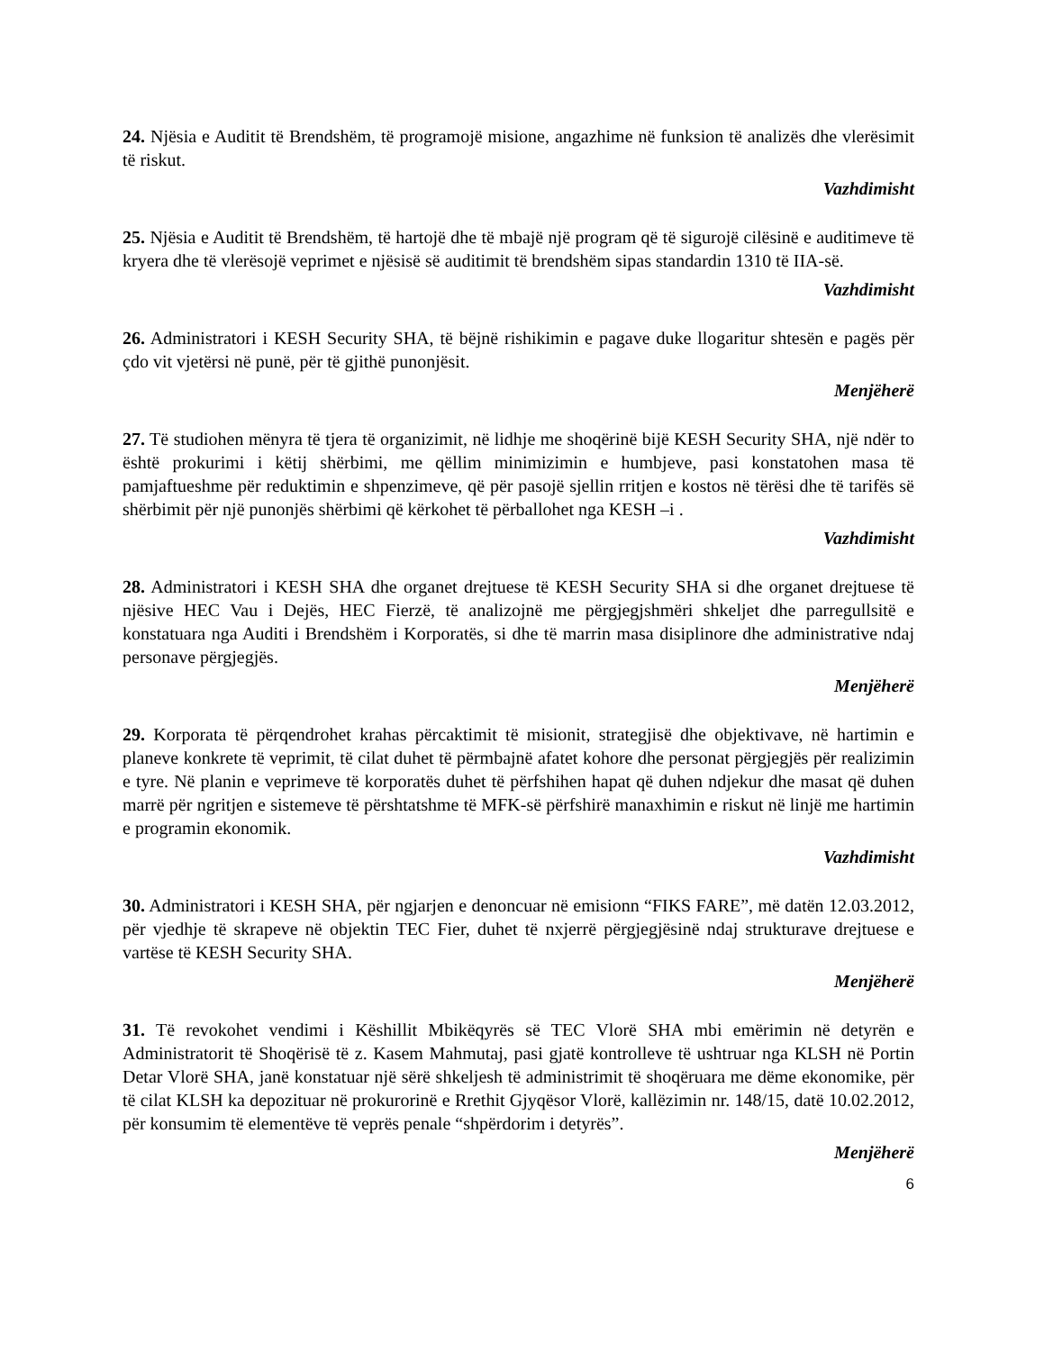24. Njësia e Auditit të Brendshëm, të programojë misione, angazhime në funksion të analizës dhe vlerësimit të riskut.
Vazhdimisht
25. Njësia e Auditit të Brendshëm, të hartojë dhe të mbajë një program që të sigurojë cilësinë e auditimeve të kryera dhe të vlerësojë veprimet e njësisë së auditimit të brendshëm sipas standardin 1310 të IIA-së.
Vazhdimisht
26. Administratori i KESH Security SHA, të bëjnë rishikimin e pagave duke llogaritur shtesën e pagës për çdo vit vjetërsi në punë, për të gjithë punonjësit.
Menjëherë
27. Të studiohen mënyra të tjera të organizimit, në lidhje me shoqërinë bijë KESH Security SHA, një ndër to është prokurimi i këtij shërbimi, me qëllim minimizimin e humbjeve, pasi konstatohen masa të pamjaftueshme për reduktimin e shpenzimeve, që për pasojë sjellin rritjen e kostos në tërësi dhe të tarifës së shërbimit për një punonjës shërbimi që kërkohet të përballohet nga KESH –i .
Vazhdimisht
28. Administratori i KESH SHA dhe organet drejtuese të KESH Security SHA si dhe organet drejtuese të njësive HEC Vau i Dejës, HEC Fierzë, të analizojnë me përgjegjshmëri shkeljet dhe parregullsitë e konstatuara nga Auditi i Brendshëm i Korporatës, si dhe të marrin masa disiplinore dhe administrative ndaj personave përgjegjës.
Menjëherë
29. Korporata të përqendrohet krahas përcaktimit të misionit, strategjisë dhe objektivave, në hartimin e planeve konkrete të veprimit, të cilat duhet të përmbajnë afatet kohore dhe personat përgjegjës për realizimin e tyre. Në planin e veprimeve të korporatës duhet të përfshihen hapat që duhen ndjekur dhe masat që duhen marrë për ngritjen e sistemeve të përshtatshme të MFK-së përfshirë manaxhimin e riskut në linjë me hartimin e programin ekonomik.
Vazhdimisht
30. Administratori i KESH SHA, për ngjarjen e denoncuar në emisionn “FIKS FARE”, më datën 12.03.2012, për vjedhje të skrapeve në objektin TEC Fier, duhet të nxjerrë përgjegjësinë ndaj strukturave drejtuese e vartëse të KESH Security SHA.
Menjëherë
31. Të revokohet vendimi i Këshillit Mbikëqyrës së TEC Vlorë SHA mbi emërimin në detyrën e Administratorit të Shoqërisë të z. Kasem Mahmutaj, pasi gjatë kontrolleve të ushtruar nga KLSH në Portin Detar Vlorë SHA, janë konstatuar një sërë shkeljesh të administrimit të shoqëruara me dëme ekonomike, për të cilat KLSH ka depozituar në prokurorinë e Rrethit Gjyqësor Vlorë, kallëzimin nr. 148/15, datë 10.02.2012, për konsumim të elementëve të veprës penale “shpërdorim i detyrës”.
Menjëherë
6